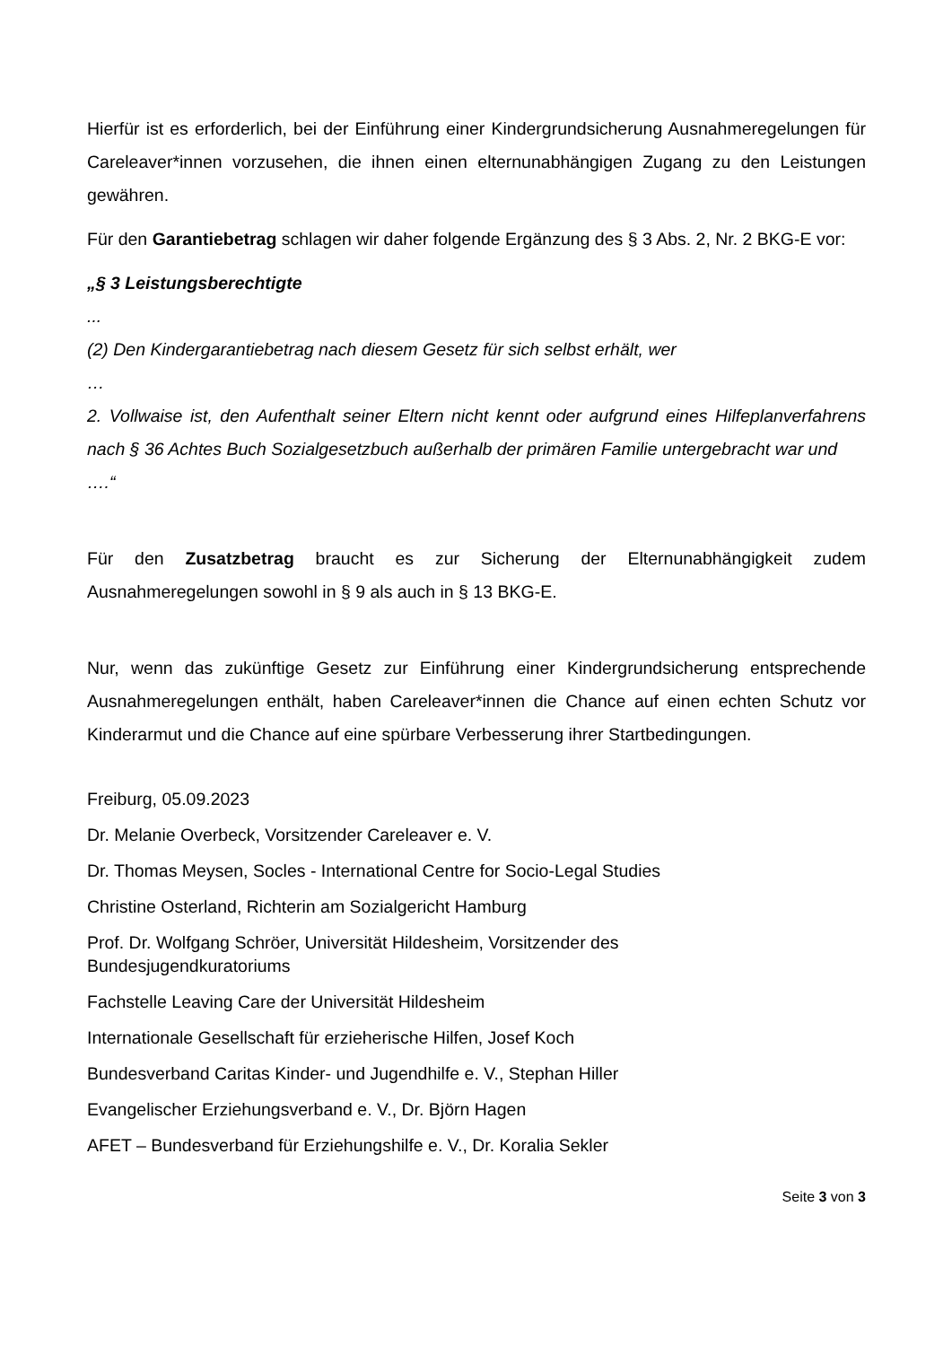Hierfür ist es erforderlich, bei der Einführung einer Kindergrundsicherung Ausnahmeregelungen für Careleaver*innen vorzusehen, die ihnen einen elternunabhängigen Zugang zu den Leistungen gewähren.
Für den Garantiebetrag schlagen wir daher folgende Ergänzung des § 3 Abs. 2, Nr. 2 BKG-E vor:
„§ 3 Leistungsberechtigte
...
(2) Den Kindergarantiebetrag nach diesem Gesetz für sich selbst erhält, wer
…
2. Vollwaise ist, den Aufenthalt seiner Eltern nicht kennt oder aufgrund eines Hilfeplanverfahrens nach § 36 Achtes Buch Sozialgesetzbuch außerhalb der primären Familie untergebracht war und
….“
Für den Zusatzbetrag braucht es zur Sicherung der Elternunabhängigkeit zudem Ausnahmeregelungen sowohl in § 9 als auch in § 13 BKG-E.
Nur, wenn das zukünftige Gesetz zur Einführung einer Kindergrundsicherung entsprechende Ausnahmeregelungen enthält, haben Careleaver*innen die Chance auf einen echten Schutz vor Kinderarmut und die Chance auf eine spürbare Verbesserung ihrer Startbedingungen.
Freiburg, 05.09.2023
Dr. Melanie Overbeck, Vorsitzender Careleaver e. V.
Dr. Thomas Meysen, Socles - International Centre for Socio-Legal Studies
Christine Osterland, Richterin am Sozialgericht Hamburg
Prof. Dr. Wolfgang Schröer, Universität Hildesheim, Vorsitzender des
Bundesjugendkuratoriums
Fachstelle Leaving Care der Universität Hildesheim
Internationale Gesellschaft für erzieherische Hilfen, Josef Koch
Bundesverband Caritas Kinder- und Jugendhilfe e. V., Stephan Hiller
Evangelischer Erziehungsverband e. V., Dr. Björn Hagen
AFET – Bundesverband für Erziehungshilfe e. V., Dr. Koralia Sekler
Seite 3 von 3